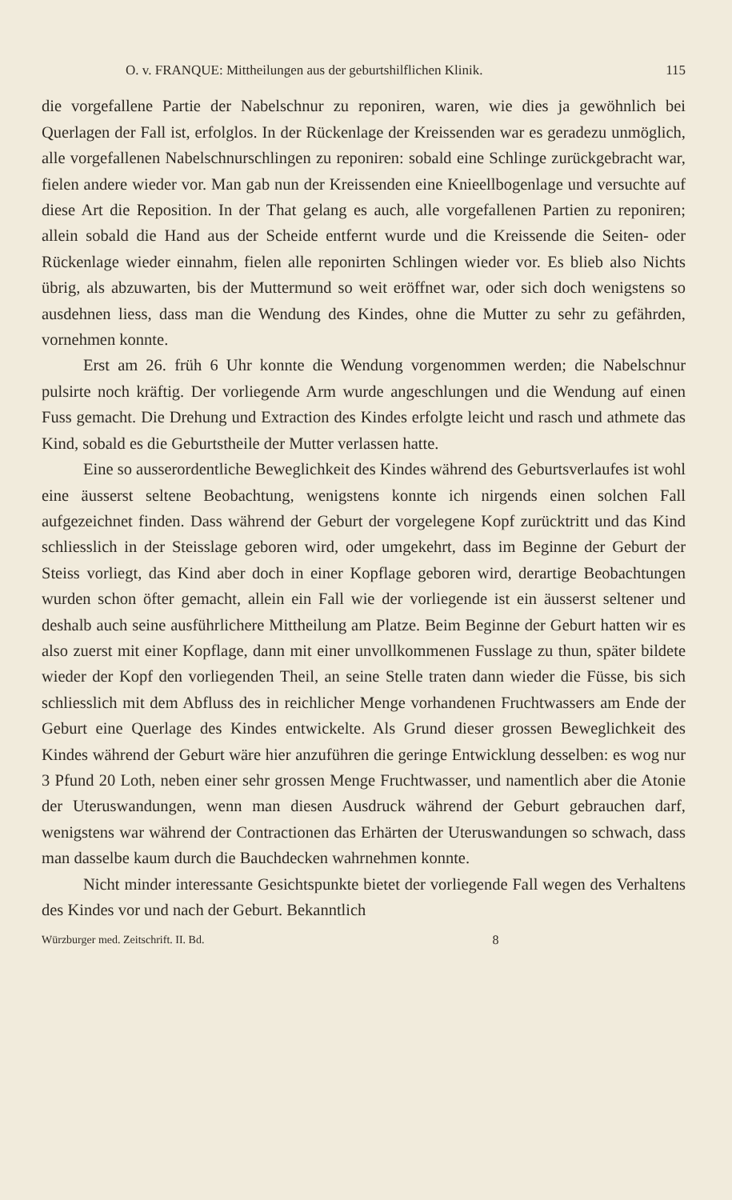O. v. FRANQUE: Mittheilungen aus der geburtshilflichen Klinik. 115
die vorgefallene Partie der Nabelschnur zu reponiren, waren, wie dies ja gewöhnlich bei Querlagen der Fall ist, erfolglos. In der Rückenlage der Kreissenden war es geradezu unmöglich, alle vorgefallenen Nabelschnurschlingen zu reponiren: sobald eine Schlinge zurückgebracht war, fielen andere wieder vor. Man gab nun der Kreissenden eine Knieellbogenlage und versuchte auf diese Art die Reposition. In der That gelang es auch, alle vorgefallenen Partien zu reponiren; allein sobald die Hand aus der Scheide entfernt wurde und die Kreissende die Seiten- oder Rückenlage wieder einnahm, fielen alle reponirten Schlingen wieder vor. Es blieb also Nichts übrig, als abzuwarten, bis der Muttermund so weit eröffnet war, oder sich doch wenigstens so ausdehnen liess, dass man die Wendung des Kindes, ohne die Mutter zu sehr zu gefährden, vornehmen konnte.
Erst am 26. früh 6 Uhr konnte die Wendung vorgenommen werden; die Nabelschnur pulsirte noch kräftig. Der vorliegende Arm wurde angeschlungen und die Wendung auf einen Fuss gemacht. Die Drehung und Extraction des Kindes erfolgte leicht und rasch und athmete das Kind, sobald es die Geburtstheile der Mutter verlassen hatte.
Eine so ausserordentliche Beweglichkeit des Kindes während des Geburtsverlaufes ist wohl eine äusserst seltene Beobachtung, wenigstens konnte ich nirgends einen solchen Fall aufgezeichnet finden. Dass während der Geburt der vorgelegene Kopf zurücktritt und das Kind schliesslich in der Steisslage geboren wird, oder umgekehrt, dass im Beginne der Geburt der Steiss vorliegt, das Kind aber doch in einer Kopflage geboren wird, derartige Beobachtungen wurden schon öfter gemacht, allein ein Fall wie der vorliegende ist ein äusserst seltener und deshalb auch seine ausführlichere Mittheilung am Platze. Beim Beginne der Geburt hatten wir es also zuerst mit einer Kopflage, dann mit einer unvollkommenen Fusslage zu thun, später bildete wieder der Kopf den vorliegenden Theil, an seine Stelle traten dann wieder die Füsse, bis sich schliesslich mit dem Abfluss des in reichlicher Menge vorhandenen Fruchtwassers am Ende der Geburt eine Querlage des Kindes entwickelte. Als Grund dieser grossen Beweglichkeit des Kindes während der Geburt wäre hier anzuführen die geringe Entwicklung desselben: es wog nur 3 Pfund 20 Loth, neben einer sehr grossen Menge Fruchtwasser, und namentlich aber die Atonie der Uteruswandungen, wenn man diesen Ausdruck während der Geburt gebrauchen darf, wenigstens war während der Contractionen das Erhärten der Uteruswandungen so schwach, dass man dasselbe kaum durch die Bauchdecken wahrnehmen konnte.
Nicht minder interessante Gesichtspunkte bietet der vorliegende Fall wegen des Verhaltens des Kindes vor und nach der Geburt. Bekanntlich
Würzburger med. Zeitschrift. II. Bd. 8